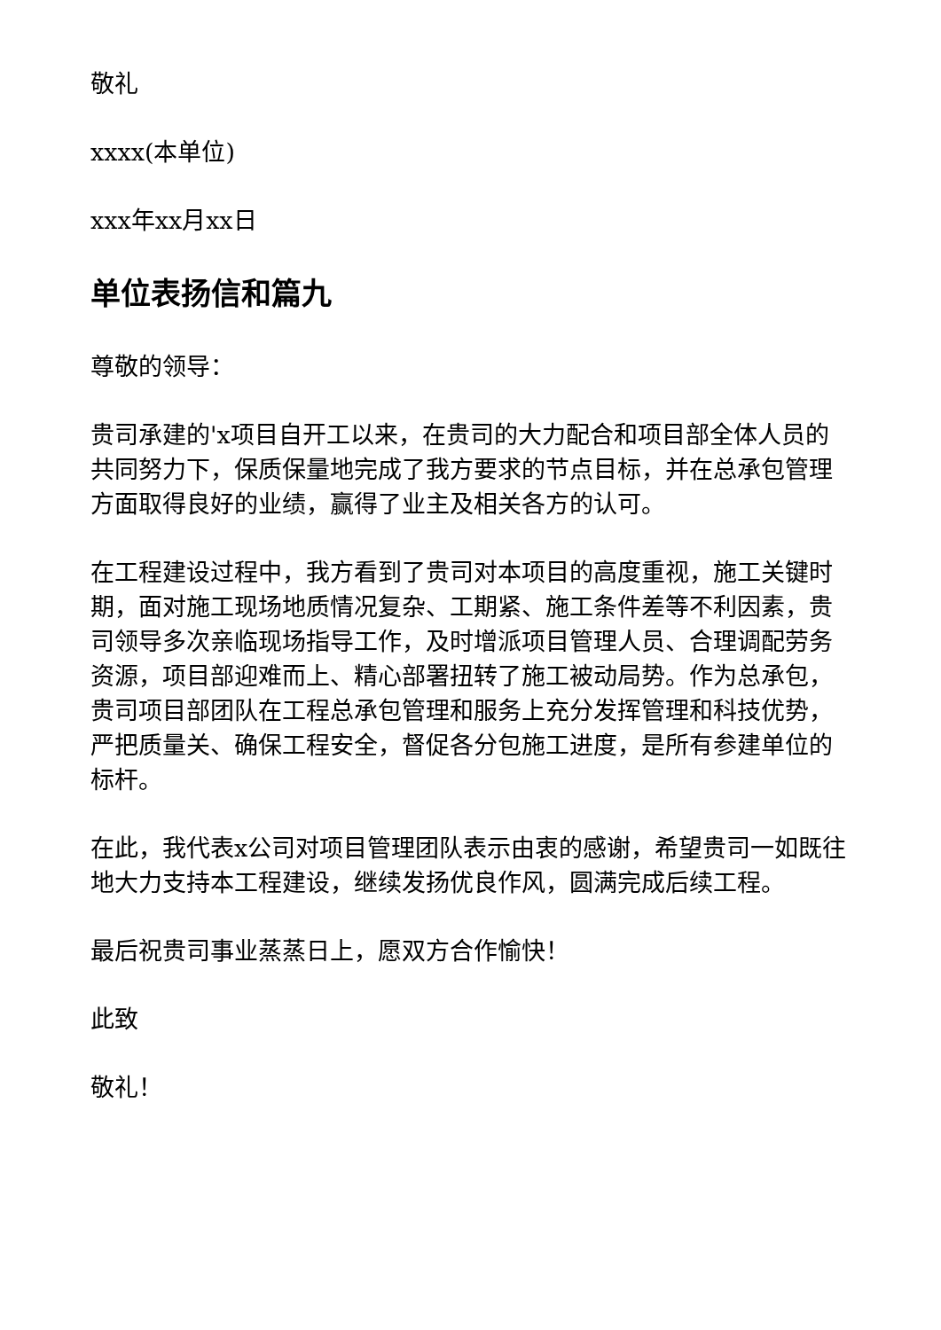敬礼
xxxx(本单位)
xxx年xx月xx日
单位表扬信和篇九
尊敬的领导：
贵司承建的'x项目自开工以来，在贵司的大力配合和项目部全体人员的共同努力下，保质保量地完成了我方要求的节点目标，并在总承包管理方面取得良好的业绩，赢得了业主及相关各方的认可。
在工程建设过程中，我方看到了贵司对本项目的高度重视，施工关键时期，面对施工现场地质情况复杂、工期紧、施工条件差等不利因素，贵司领导多次亲临现场指导工作，及时增派项目管理人员、合理调配劳务资源，项目部迎难而上、精心部署扭转了施工被动局势。作为总承包，贵司项目部团队在工程总承包管理和服务上充分发挥管理和科技优势，严把质量关、确保工程安全，督促各分包施工进度，是所有参建单位的标杆。
在此，我代表x公司对项目管理团队表示由衷的感谢，希望贵司一如既往地大力支持本工程建设，继续发扬优良作风，圆满完成后续工程。
最后祝贵司事业蒸蒸日上，愿双方合作愉快！
此致
敬礼！